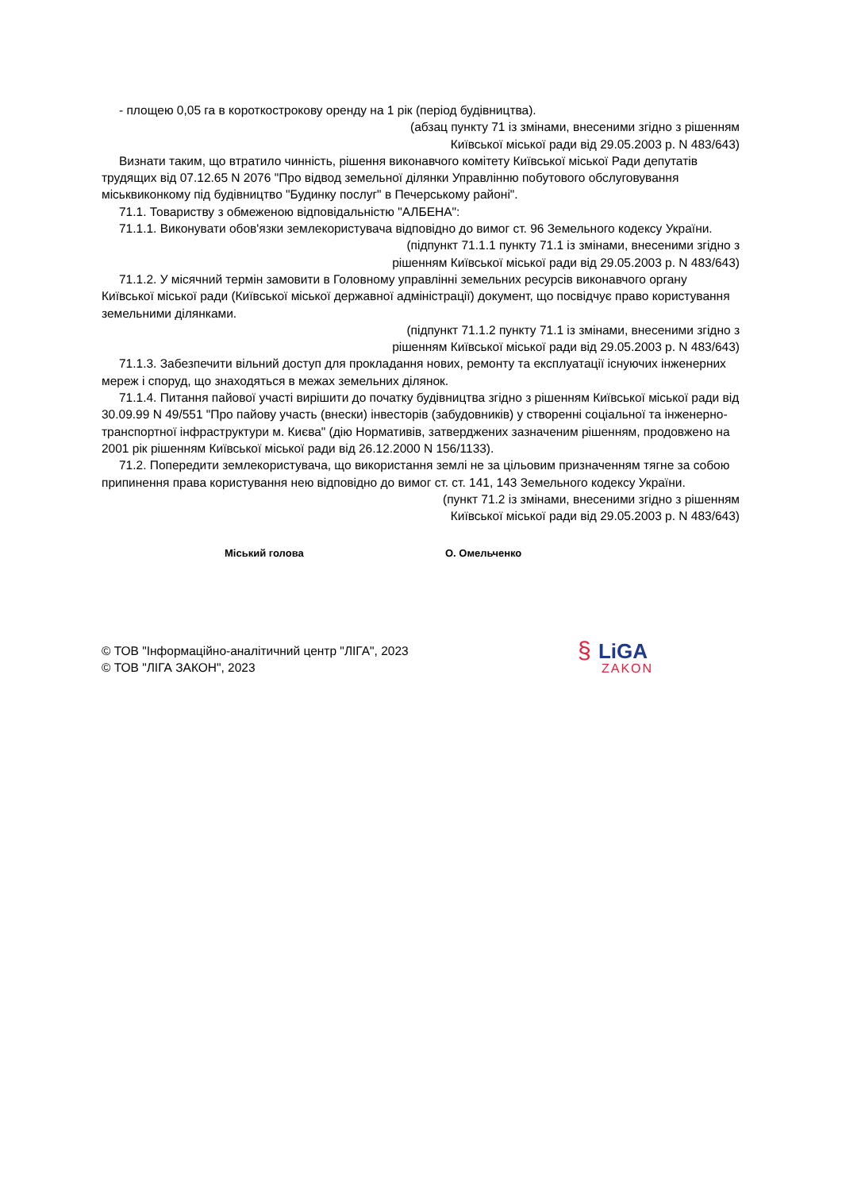- площею 0,05 га в короткострокову оренду на 1 рік (період будівництва).
(абзац пункту 71 із змінами, внесеними згідно з рішенням
Київської міської ради від 29.05.2003 р. N 483/643)
Визнати таким, що втратило чинність, рішення виконавчого комітету Київської міської Ради депутатів трудящих від 07.12.65 N 2076 "Про відвод земельної ділянки Управлінню побутового обслуговування міськвиконкому під будівництво "Будинку послуг" в Печерському районі".
71.1. Товариству з обмеженою відповідальністю "АЛБЕНА":
71.1.1. Виконувати обов'язки землекористувача відповідно до вимог ст. 96 Земельного кодексу України.
(підпункт 71.1.1 пункту 71.1 із змінами, внесеними згідно з
рішенням Київської міської ради від 29.05.2003 р. N 483/643)
71.1.2. У місячний термін замовити в Головному управлінні земельних ресурсів виконавчого органу Київської міської ради (Київської міської державної адміністрації) документ, що посвідчує право користування земельними ділянками.
(підпункт 71.1.2 пункту 71.1 із змінами, внесеними згідно з
рішенням Київської міської ради від 29.05.2003 р. N 483/643)
71.1.3. Забезпечити вільний доступ для прокладання нових, ремонту та експлуатації існуючих інженерних мереж і споруд, що знаходяться в межах земельних ділянок.
71.1.4. Питання пайової участі вирішити до початку будівництва згідно з рішенням Київської міської ради від 30.09.99 N 49/551 "Про пайову участь (внески) інвесторів (забудовників) у створенні соціальної та інженерно-транспортної інфраструктури м. Києва" (дію Нормативів, затверджених зазначеним рішенням, продовжено на 2001 рік рішенням Київської міської ради від 26.12.2000 N 156/1133).
71.2. Попередити землекористувача, що використання землі не за цільовим призначенням тягне за собою припинення права користування нею відповідно до вимог ст. ст. 141, 143 Земельного кодексу України.
(пункт 71.2 із змінами, внесеними згідно з рішенням
Київської міської ради від 29.05.2003 р. N 483/643)
Міський голова О. Омельченко
© ТОВ "Інформаційно-аналітичний центр "ЛІГА", 2023
© ТОВ "ЛІГА ЗАКОН", 2023
§ LiGA
ZAKON